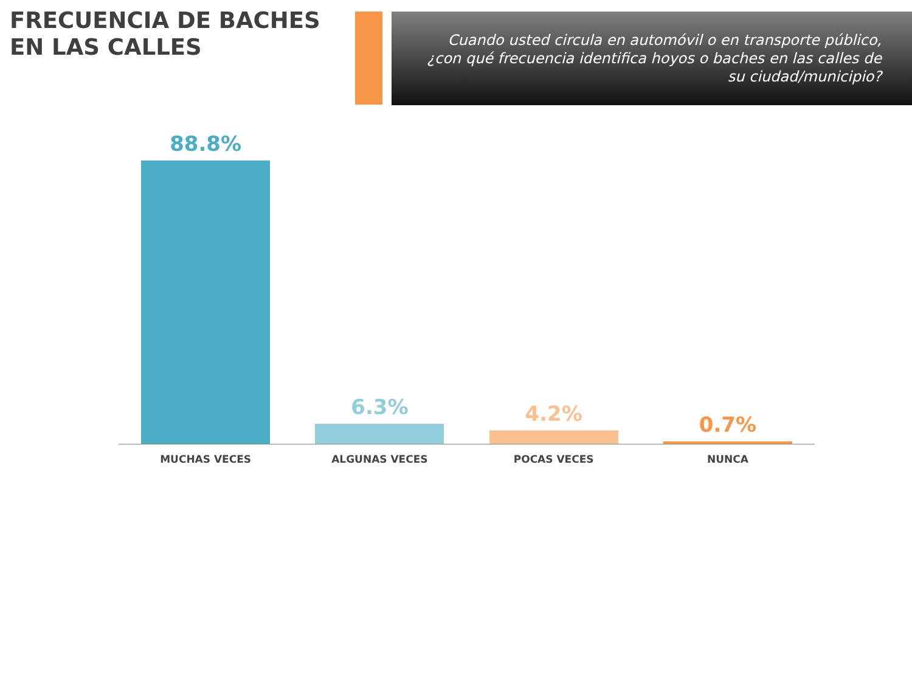FRECUENCIA DE BACHES EN LAS CALLES
Cuando usted circula en automóvil o en transporte público, ¿con qué frecuencia identifica hoyos o baches en las calles de su ciudad/municipio?
88.8%
6.3%
4.2%
0.7%
MUCHAS VECES ALGUNAS VECES POCAS VECES NUNCA